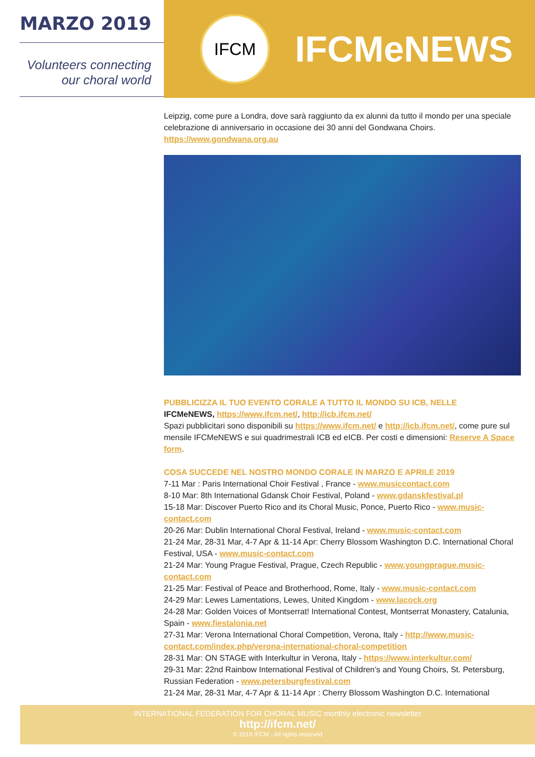MARZO 2019
Volunteers connecting
our choral world
IFCM
IFCMeNEWS
Leipzig, come pure a Londra, dove sarà raggiunto da ex alunni da tutto il mondo per una speciale celebrazione di anniversario in occasione dei 30 anni del Gondwana Choirs.
https://www.gondwana.org.au
PUBBLICIZZA IL TUO EVENTO CORALE A TUTTO IL MONDO SU ICB, NELLE
IFCMeNEWS, https://www.ifcm.net/, http://icb.ifcm.net/
Spazi pubblicitari sono disponibili su https://www.ifcm.net/ e http://icb.ifcm.net/, come pure sul mensile IFCMeNEWS e sui quadrimestrali ICB ed eICB. Per costi e dimensioni: Reserve A Space form.
COSA SUCCEDE NEL NOSTRO MONDO CORALE IN MARZO E APRILE 2019
7-11 Mar : Paris International Choir Festival , France - www.musiccontact.com
8-10 Mar: 8th International Gdansk Choir Festival, Poland - www.gdanskfestival.pl
15-18 Mar: Discover Puerto Rico and its Choral Music, Ponce, Puerto Rico - www.music-contact.com
20-26 Mar: Dublin International Choral Festival, Ireland - www.music-contact.com
21-24 Mar, 28-31 Mar, 4-7 Apr & 11-14 Apr: Cherry Blossom Washington D.C. International Choral Festival, USA - www.music-contact.com
21-24 Mar: Young Prague Festival, Prague, Czech Republic - www.youngprague.music-contact.com
21-25 Mar: Festival of Peace and Brotherhood, Rome, Italy - www.music-contact.com
24-29 Mar: Lewes Lamentations, Lewes, United Kingdom - www.lacock.org
24-28 Mar: Golden Voices of Montserrat! International Contest, Montserrat Monastery, Catalunia, Spain - www.fiestalonia.net
27-31 Mar: Verona International Choral Competition, Verona, Italy - http://www.music-contact.com/index.php/verona-international-choral-competition
28-31 Mar: ON STAGE with Interkultur in Verona, Italy - https://www.interkultur.com/
29-31 Mar: 22nd Rainbow International Festival of Children’s and Young Choirs, St. Petersburg, Russian Federation - www.petersburgfestival.com
21-24 Mar, 28-31 Mar, 4-7 Apr & 11-14 Apr : Cherry Blossom Washington D.C. International
INTERNATIONAL FEDERATION FOR CHORAL MUSIC monthly electronic newsletter
http://ifcm.net/
© 2019 IFCM - All rights reserved